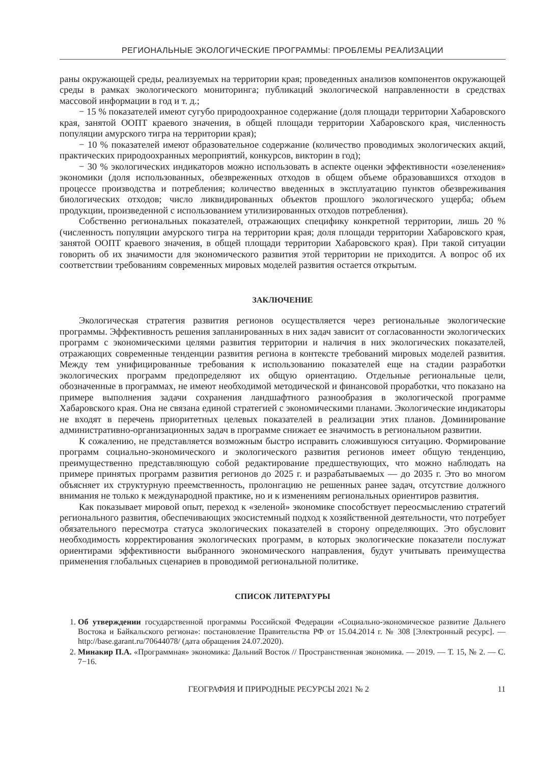РЕГИОНАЛЬНЫЕ ЭКОЛОГИЧЕСКИЕ ПРОГРАММЫ: ПРОБЛЕМЫ РЕАЛИЗАЦИИ
раны окружающей среды, реализуемых на территории края; проведенных анализов компонентов окружающей среды в рамках экологического мониторинга; публикаций экологической направленности в средствах массовой информации в год и т. д.;
− 15 % показателей имеют сугубо природоохранное содержание (доля площади территории Хабаровского края, занятой ООПТ краевого значения, в общей площади территории Хабаровского края, численность популяции амурского тигра на территории края);
− 10 % показателей имеют образовательное содержание (количество проводимых экологических акций, практических природоохранных мероприятий, конкурсов, викторин в год);
− 30 % экологических индикаторов можно использовать в аспекте оценки эффективности «озеленения» экономики (доля использованных, обезвреженных отходов в общем объеме образовавшихся отходов в процессе производства и потребления; количество введенных в эксплуатацию пунктов обезвреживания биологических отходов; число ликвидированных объектов прошлого экологического ущерба; объем продукции, произведенной с использованием утилизированных отходов потребления).
Собственно региональных показателей, отражающих специфику конкретной территории, лишь 20 % (численность популяции амурского тигра на территории края; доля площади территории Хабаровского края, занятой ООПТ краевого значения, в общей площади территории Хабаровского края). При такой ситуации говорить об их значимости для экономического развития этой территории не приходится. А вопрос об их соответствии требованиям современных мировых моделей развития остается открытым.
ЗАКЛЮЧЕНИЕ
Экологическая стратегия развития регионов осуществляется через региональные экологические программы. Эффективность решения запланированных в них задач зависит от согласованности экологических программ с экономическими целями развития территории и наличия в них экологических показателей, отражающих современные тенденции развития региона в контексте требований мировых моделей развития. Между тем унифицированные требования к использованию показателей еще на стадии разработки экологических программ предопределяют их общую ориентацию. Отдельные региональные цели, обозначенные в программах, не имеют необходимой методической и финансовой проработки, что показано на примере выполнения задачи сохранения ландшафтного разнообразия в экологической программе Хабаровского края. Она не связана единой стратегией с экономическими планами. Экологические индикаторы не входят в перечень приоритетных целевых показателей в реализации этих планов. Доминирование административно-организационных задач в программе снижает ее значимость в региональном развитии.
К сожалению, не представляется возможным быстро исправить сложившуюся ситуацию. Формирование программ социально-экономического и экологического развития регионов имеет общую тенденцию, преимущественно представляющую собой редактирование предшествующих, что можно наблюдать на примере принятых программ развития регионов до 2025 г. и разрабатываемых — до 2035 г. Это во многом объясняет их структурную преемственность, пролонгацию не решенных ранее задач, отсутствие должного внимания не только к международной практике, но и к изменениям региональных ориентиров развития.
Как показывает мировой опыт, переход к «зеленой» экономике способствует переосмыслению стратегий регионального развития, обеспечивающих экосистемный подход к хозяйственной деятельности, что потребует обязательного пересмотра статуса экологических показателей в сторону определяющих. Это обусловит необходимость корректирования экологических программ, в которых экологические показатели послужат ориентирами эффективности выбранного экономического направления, будут учитывать преимущества применения глобальных сценариев в проводимой региональной политике.
СПИСОК ЛИТЕРАТУРЫ
1. Об утверждении государственной программы Российской Федерации «Социально-экономическое развитие Дальнего Востока и Байкальского региона»: постановление Правительства РФ от 15.04.2014 г. № 308 [Электронный ресурс]. — http://base.garant.ru/70644078/ (дата обращения 24.07.2020).
2. Минакир П.А. «Программная» экономика: Дальний Восток // Пространственная экономика. — 2019. — Т. 15, № 2. — С. 7−16.
ГЕОГРАФИЯ И ПРИРОДНЫЕ РЕСУРСЫ 2021 № 2 11